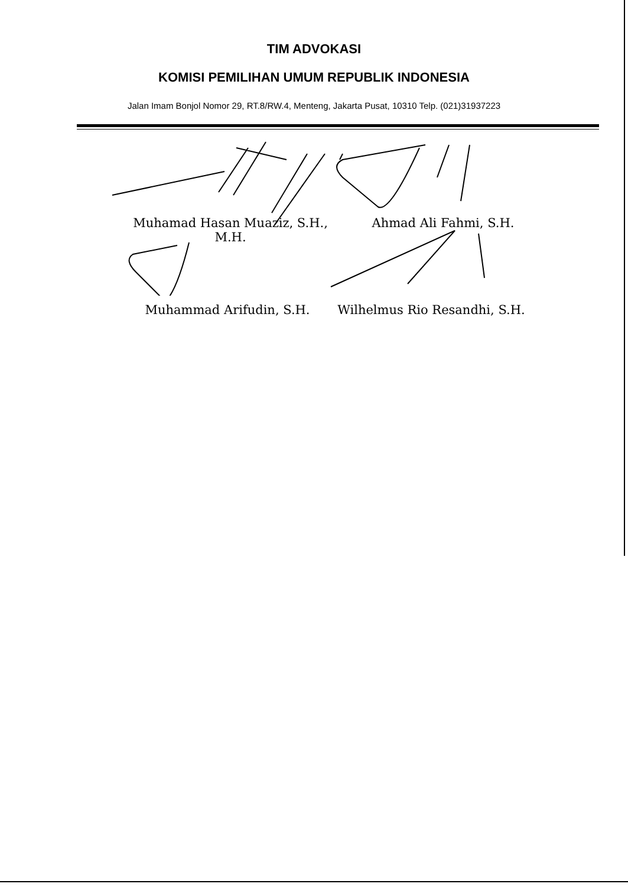TIM ADVOKASI
KOMISI PEMILIHAN UMUM REPUBLIK INDONESIA
Jalan Imam Bonjol Nomor 29, RT.8/RW.4, Menteng, Jakarta Pusat, 10310 Telp. (021)31937223
Muhamad Hasan Muaziz, S.H.,
M.H.
Ahmad Ali Fahmi, S.H.
Muhammad Arifudin, S.H.
Wilhelmus Rio Resandhi, S.H.